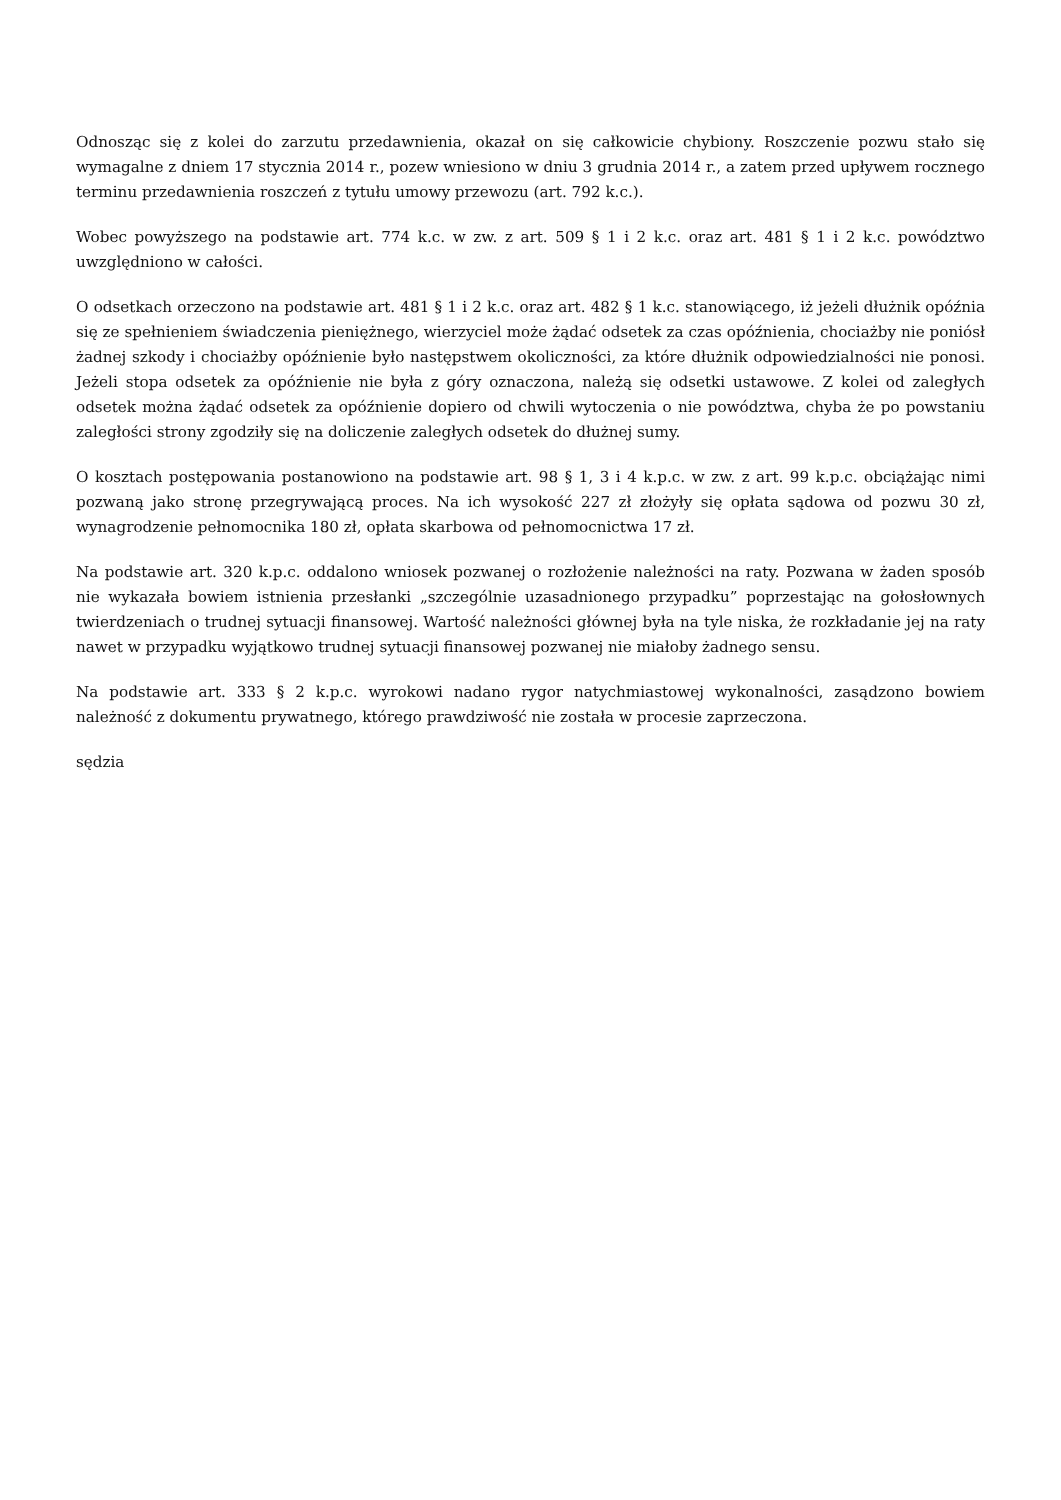Odnosząc się z kolei do zarzutu przedawnienia, okazał on się całkowicie chybiony. Roszczenie pozwu stało się wymagalne z dniem 17 stycznia 2014 r., pozew wniesiono w dniu 3 grudnia 2014 r., a zatem przed upływem rocznego terminu przedawnienia roszczeń z tytułu umowy przewozu (art. 792 k.c.).
Wobec powyższego na podstawie art. 774 k.c. w zw. z art. 509 § 1 i 2 k.c. oraz art. 481 § 1 i 2 k.c. powództwo uwzględniono w całości.
O odsetkach orzeczono na podstawie art. 481 § 1 i 2 k.c. oraz art. 482 § 1 k.c. stanowiącego, iż jeżeli dłużnik opóźnia się ze spełnieniem świadczenia pieniężnego, wierzyciel może żądać odsetek za czas opóźnienia, chociażby nie poniósł żadnej szkody i chociażby opóźnienie było następstwem okoliczności, za które dłużnik odpowiedzialności nie ponosi. Jeżeli stopa odsetek za opóźnienie nie była z góry oznaczona, należą się odsetki ustawowe. Z kolei od zaległych odsetek można żądać odsetek za opóźnienie dopiero od chwili wytoczenia o nie powództwa, chyba że po powstaniu zaległości strony zgodziły się na doliczenie zaległych odsetek do dłużnej sumy.
O kosztach postępowania postanowiono na podstawie art. 98 § 1, 3 i 4 k.p.c. w zw. z art. 99 k.p.c. obciążając nimi pozwaną jako stronę przegrywającą proces. Na ich wysokość 227 zł złożyły się opłata sądowa od pozwu 30 zł, wynagrodzenie pełnomocnika 180 zł, opłata skarbowa od pełnomocnictwa 17 zł.
Na podstawie art. 320 k.p.c. oddalono wniosek pozwanej o rozłożenie należności na raty. Pozwana w żaden sposób nie wykazała bowiem istnienia przesłanki „szczególnie uzasadnionego przypadku” poprzestając na gołosłownych twierdzeniach o trudnej sytuacji finansowej. Wartość należności głównej była na tyle niska, że rozkładanie jej na raty nawet w przypadku wyjątkowo trudnej sytuacji finansowej pozwanej nie miałoby żadnego sensu.
Na podstawie art. 333 § 2 k.p.c. wyrokowi nadano rygor natychmiastowej wykonalności, zasądzono bowiem należność z dokumentu prywatnego, którego prawdziwość nie została w procesie zaprzeczona.
sędzia